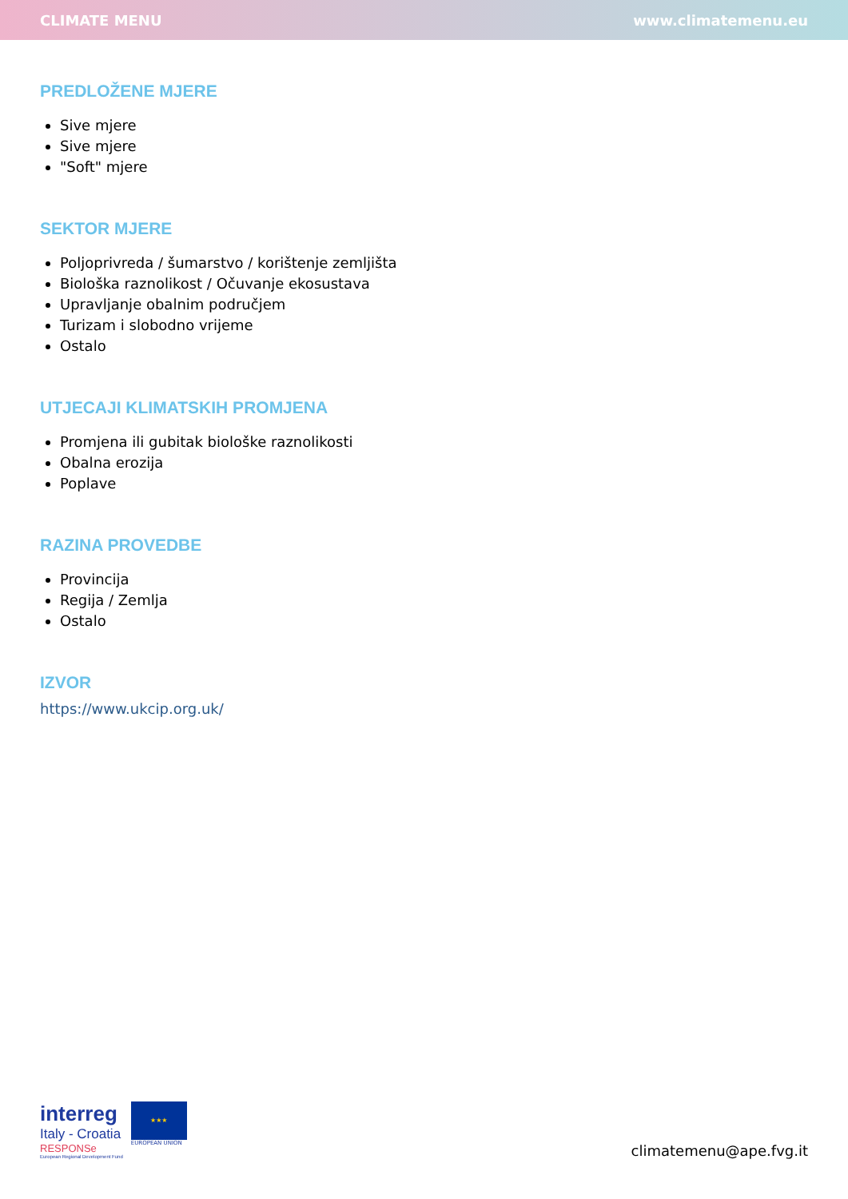CLIMATE MENU www.climatemenu.eu
PREDLOŽENE MJERE
Sive mjere
Sive mjere
"Soft" mjere
SEKTOR MJERE
Poljoprivreda / šumarstvo / korištenje zemljišta
Biološka raznolikost / Očuvanje ekosustava
Upravljanje obalnim područjem
Turizam i slobodno vrijeme
Ostalo
UTJECAJI KLIMATSKIH PROMJENA
Promjena ili gubitak biološke raznolikosti
Obalna erozija
Poplave
RAZINA PROVEDBE
Provincija
Regija / Zemlja
Ostalo
IZVOR
https://www.ukcip.org.uk/
interreg
Italy - Croatia
RESPONSe
European Regional Development Fund
★★★
EUROPEAN UNION
climatemenu@ape.fvg.it